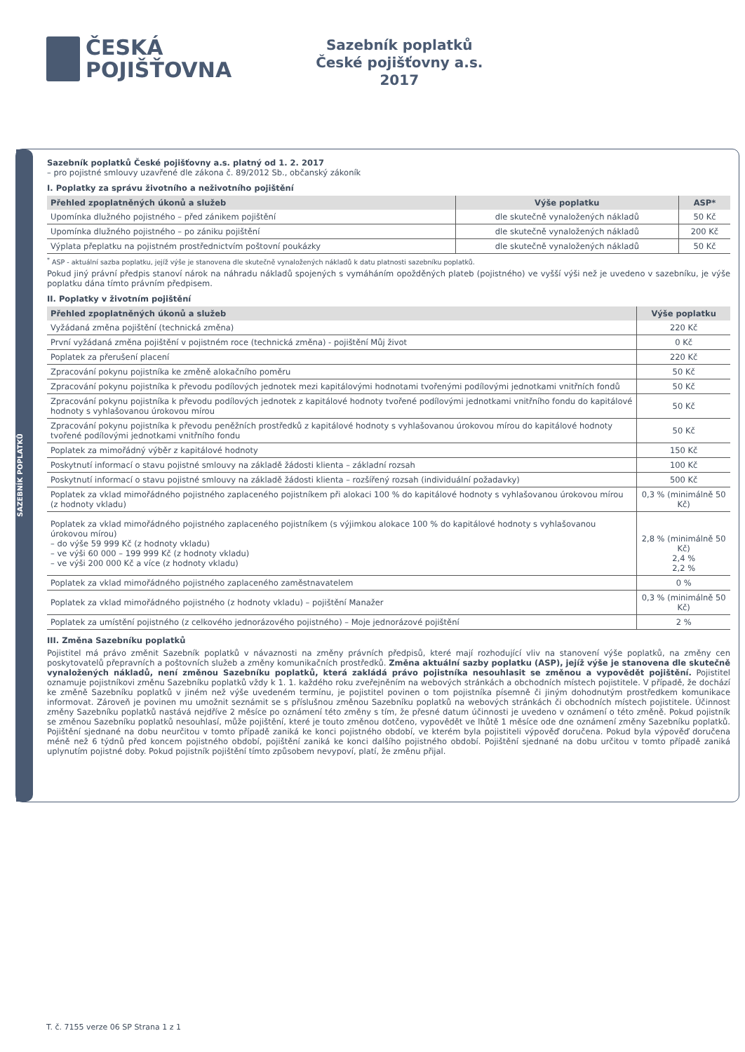ČESKÁ
POJIŠŤOVNA
Sazebník poplatků
České pojišťovny a.s.
2017
SAZEBNÍK POPLATKŮ
Sazebník poplatků České pojišťovny a.s. platný od 1. 2. 2017
– pro pojistné smlouvy uzavřené dle zákona č. 89/2012 Sb., občanský zákoník
I. Poplatky za správu životního a neživotního pojištění
| Přehled zpoplatněných úkonů a služeb | Výše poplatku | ASP* |
| --- | --- | --- |
| Upomínka dlužného pojistného – před zánikem pojištění | dle skutečně vynaložených nákladů | 50 Kč |
| Upomínka dlužného pojistného – po zániku pojištění | dle skutečně vynaložených nákladů | 200 Kč |
| Výplata přeplatku na pojistném prostřednictvím poštovní poukázky | dle skutečně vynaložených nákladů | 50 Kč |
<sup>*</sup> ASP - aktuální sazba poplatku, jejíž výše je stanovena dle skutečně vynaložených nákladů k datu platnosti sazebníku poplatků.
Pokud jiný právní předpis stanoví nárok na náhradu nákladů spojených s vymáháním opožděných plateb (pojistného) ve vyšší výši než je uvedeno v sazebníku, je výše poplatku dána tímto právním předpisem.
II. Poplatky v životním pojištění
| Přehled zpoplatněných úkonů a služeb | Výše poplatku |
| --- | --- |
| Vyžádaná změna pojištění (technická změna) | 220 Kč |
| První vyžádaná změna pojištění v pojistném roce (technická změna) - pojištění Můj život | 0 Kč |
| Poplatek za přerušení placení | 220 Kč |
| Zpracování pokynu pojistníka ke změně alokačního poměru | 50 Kč |
| Zpracování pokynu pojistníka k převodu podílových jednotek mezi kapitálovými hodnotami tvořenými podílovými jednotkami vnitřních fondů | 50 Kč |
| Zpracování pokynu pojistníka k převodu podílových jednotek z kapitálové hodnoty tvořené podílovými jednotkami vnitřního fondu do kapitálové hodnoty s vyhlašovanou úrokovou mírou | 50 Kč |
| Zpracování pokynu pojistníka k převodu peněžních prostředků z kapitálové hodnoty s vyhlašovanou úrokovou mírou do kapitálové hodnoty tvořené podílovými jednotkami vnitřního fondu | 50 Kč |
| Poplatek za mimořádný výběr z kapitálové hodnoty | 150 Kč |
| Poskytnutí informací o stavu pojistné smlouvy na základě žádosti klienta – základní rozsah | 100 Kč |
| Poskytnutí informací o stavu pojistné smlouvy na základě žádosti klienta – rozšířený rozsah (individuální požadavky) | 500 Kč |
| Poplatek za vklad mimořádného pojistného zaplaceného pojistníkem při alokaci 100 % do kapitálové hodnoty s vyhlašovanou úrokovou mírou (z hodnoty vkladu) | 0,3 % (minimálně 50 Kč) |
| Poplatek za vklad mimořádného pojistného zaplaceného pojistníkem (s výjimkou alokace 100 % do kapitálové hodnoty s vyhlašovanou úrokovou mírou) – do výše 59 999 Kč (z hodnoty vkladu) – ve výši 60 000 – 199 999 Kč (z hodnoty vkladu) – ve výši 200 000 Kč a více (z hodnoty vkladu) | 2,8 % (minimálně 50 Kč) 2,4 % 2,2 % |
| Poplatek za vklad mimořádného pojistného zaplaceného zaměstnavatelem | 0 % |
| Poplatek za vklad mimořádného pojistného (z hodnoty vkladu) – pojištění Manažer | 0,3 % (minimálně 50 Kč) |
| Poplatek za umístění pojistného (z celkového jednorázového pojistného) – Moje jednorázové pojištění | 2 % |
III. Změna Sazebníku poplatků
Pojistitel má právo změnit Sazebník poplatků v návaznosti na změny právních předpisů, které mají rozhodující vliv na stanovení výše poplatků, na změny cen poskytovatelů přepravních a poštovních služeb a změny komunikačních prostředků. Změna aktuální sazby poplatku (ASP), jejíž výše je stanovena dle skutečně vynaložených nákladů, není změnou Sazebníku poplatků, která zakládá právo pojistníka nesouhlasit se změnou a vypovědět pojištění. Pojistitel oznamuje pojistníkovi změnu Sazebníku poplatků vždy k 1. 1. každého roku zveřejněním na webových stránkách a obchodních místech pojistitele. V případě, že dochází ke změně Sazebníku poplatků v jiném než výše uvedeném termínu, je pojistitel povinen o tom pojistníka písemně či jiným dohodnutým prostředkem komunikace informovat. Zároveň je povinen mu umožnit seznámit se s příslušnou změnou Sazebníku poplatků na webových stránkách či obchodních místech pojistitele. Účinnost změny Sazebníku poplatků nastává nejdříve 2 měsíce po oznámení této změny s tím, že přesné datum účinnosti je uvedeno v oznámení o této změně. Pokud pojistník se změnou Sazebníku poplatků nesouhlasí, může pojištění, které je touto změnou dotčeno, vypovědět ve lhůtě 1 měsíce ode dne oznámení změny Sazebníku poplatků. Pojištění sjednané na dobu neurčitou v tomto případě zaniká ke konci pojistného období, ve kterém byla pojistiteli výpověď doručena. Pokud byla výpověď doručena méně než 6 týdnů před koncem pojistného období, pojištění zaniká ke konci dalšího pojistného období. Pojištění sjednané na dobu určitou v tomto případě zaniká uplynutím pojistné doby. Pokud pojistník pojištění tímto způsobem nevypoví, platí, že změnu přijal.
T. č. 7155 verze 06 SP Strana 1 z 1